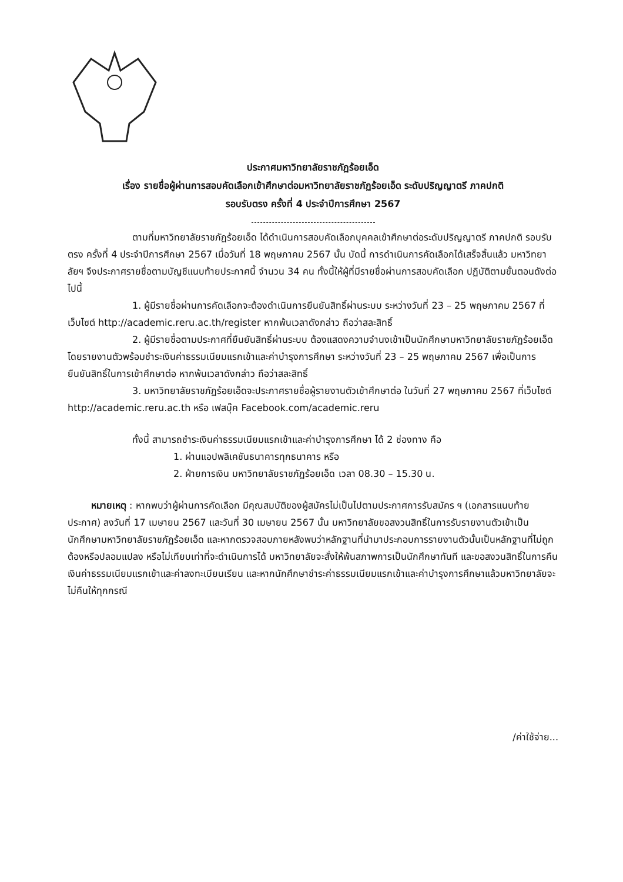ประกาศมหาวิทยาลัยราชภัฏร้อยเอ็ด
เรื่อง รายชื่อผู้ผ่านการสอบคัดเลือกเข้าศึกษาต่อมหาวิทยาลัยราชภัฏร้อยเอ็ด ระดับปริญญาตรี ภาคปกติ
รอบรับตรง ครั้งที่ 4 ประจำปีการศึกษา 2567
ตามที่มหาวิทยาลัยราชภัฏร้อยเอ็ด ได้ดำเนินการสอบคัดเลือกบุคคลเข้าศึกษาต่อระดับปริญญาตรี ภาคปกติ รอบรับตรง ครั้งที่ 4 ประจำปีการศึกษา 2567 เมื่อวันที่ 18 พฤษภาคม 2567 นั้น บัดนี้ การดำเนินการคัดเลือกได้เสร็จสิ้นแล้ว มหาวิทยาลัยฯ จึงประกาศรายชื่อตามบัญชีแนบท้ายประกาศนี้ จำนวน 34 คน ทั้งนี้ให้ผู้ที่มีรายชื่อผ่านการสอบคัดเลือก ปฏิบัติตามขั้นตอนดังต่อไปนี้
1. ผู้มีรายชื่อผ่านการคัดเลือกจะต้องดำเนินการยืนยันสิทธิ์ผ่านระบบ ระหว่างวันที่ 23 – 25 พฤษภาคม 2567 ที่เว็บไซต์ http://academic.reru.ac.th/register หากพ้นเวลาดังกล่าว ถือว่าสละสิทธิ์
2. ผู้มีรายชื่อตามประกาศที่ยืนยันสิทธิ์ผ่านระบบ ต้องแสดงความจำนงเข้าเป็นนักศึกษามหาวิทยาลัยราชภัฏร้อยเอ็ด โดยรายงานตัวพร้อมชำระเงินค่าธรรมเนียมแรกเข้าและค่าบำรุงการศึกษา ระหว่างวันที่ 23 – 25 พฤษภาคม 2567 เพื่อเป็นการยืนยันสิทธิ์ในการเข้าศึกษาต่อ หากพ้นเวลาดังกล่าว ถือว่าสละสิทธิ์
3. มหาวิทยาลัยราชภัฏร้อยเอ็ดจะประกาศรายชื่อผู้รายงานตัวเข้าศึกษาต่อ ในวันที่ 27 พฤษภาคม 2567 ที่เว็บไซต์ http://academic.reru.ac.th หรือ เฟสบุ๊ค Facebook.com/academic.reru
ทั้งนี้ สามารถชำระเงินค่าธรรมเนียมแรกเข้าและค่าบำรุงการศึกษา ได้ 2 ช่องทาง คือ
1. ผ่านแอปพลิเคชันธนาคารทุกธนาคาร หรือ
2. ฝ่ายการเงิน มหาวิทยาลัยราชภัฏร้อยเอ็ด เวลา 08.30 – 15.30 น.
หมายเหตุ : หากพบว่าผู้ผ่านการคัดเลือก มีคุณสมบัติของผู้สมัครไม่เป็นไปตามประกาศการรับสมัคร ฯ (เอกสารแนบท้ายประกาศ) ลงวันที่ 17 เมษายน 2567 และวันที่ 30 เมษายน 2567 นั้น มหาวิทยาลัยขอสงวนสิทธิ์ในการรับรายงานตัวเข้าเป็นนักศึกษามหาวิทยาลัยราชภัฏร้อยเอ็ด และหากตรวจสอบภายหลังพบว่าหลักฐานที่นำมาประกอบการรายงานตัวนั้นเป็นหลักฐานที่ไม่ถูกต้องหรือปลอมแปลง หรือไม่เทียบเท่าที่จะดำเนินการได้ มหาวิทยาลัยจะสั่งให้พ้นสภาพการเป็นนักศึกษาทันที และขอสงวนสิทธิ์ในการคืนเงินค่าธรรมเนียมแรกเข้าและค่าลงทะเบียนเรียน และหากนักศึกษาชำระค่าธรรมเนียมแรกเข้าและค่าบำรุงการศึกษาแล้วมหาวิทยาลัยจะไม่คืนให้ทุกกรณี
/ค่าใช้จ่าย...